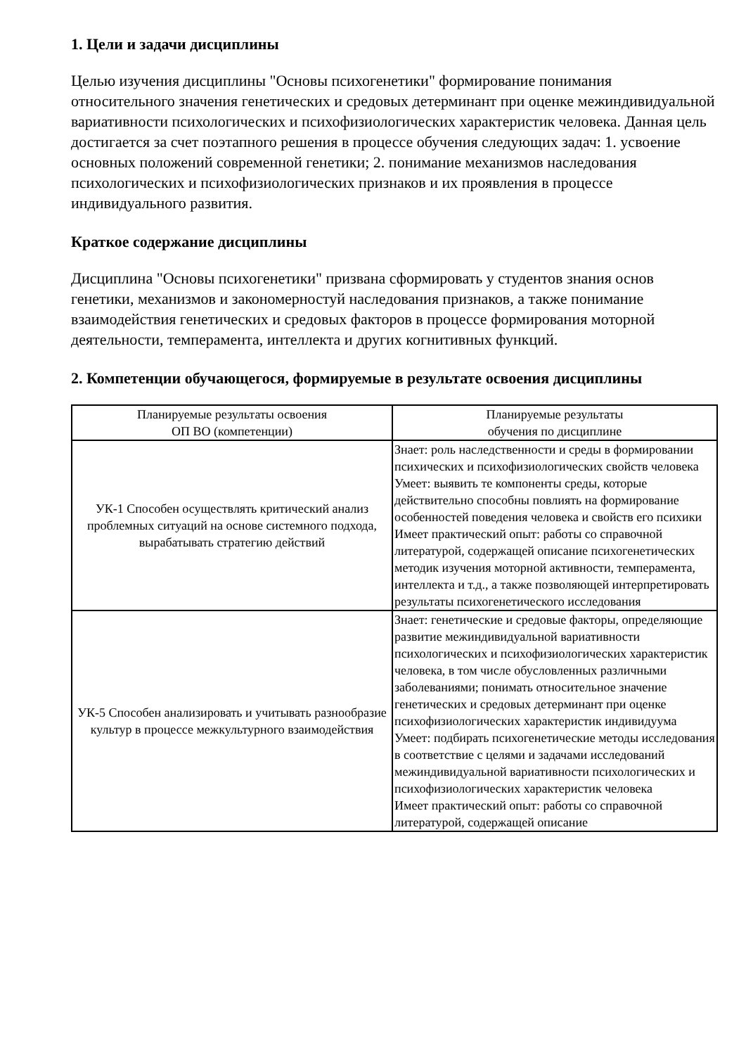1. Цели и задачи дисциплины
Целью изучения дисциплины "Основы психогенетики" формирование понимания относительного значения генетических и средовых детерминант при оценке межиндивидуальной вариативности психологических и психофизиологических характеристик человека. Данная цель достигается за счет поэтапного решения в процессе обучения следующих задач: 1. усвоение основных положений современной генетики; 2. понимание механизмов наследования психологических и психофизиологических признаков и их проявления в процессе индивидуального развития.
Краткое содержание дисциплины
Дисциплина "Основы психогенетики" призвана сформировать у студентов знания основ генетики, механизмов и закономерностуй наследования признаков, а также понимание взаимодействия генетических и средовых факторов в процессе формирования моторной деятельности, темперамента, интеллекта и других когнитивных функций.
2. Компетенции обучающегося, формируемые в результате освоения дисциплины
| Планируемые результаты освоения ОП ВО (компетенции) | Планируемые результаты обучения по дисциплине |
| --- | --- |
| УК-1 Способен осуществлять критический анализ проблемных ситуаций на основе системного подхода, вырабатывать стратегию действий | Знает: роль наследственности и среды в формировании психических и психофизиологических свойств человека Умеет: выявить те компоненты среды, которые действительно способны повлиять на формирование особенностей поведения человека и свойств его психики Имеет практический опыт: работы со справочной литературой, содержащей описание психогенетических методик изучения моторной активности, темперамента, интеллекта и т.д., а также позволяющей интерпретировать результаты психогенетического исследования |
| УК-5 Способен анализировать и учитывать разнообразие культур в процессе межкультурного взаимодействия | Знает: генетические и средовые факторы, определяющие развитие межиндивидуальной вариативности психологических и психофизиологических характеристик человека, в том числе обусловленных различными заболеваниями; понимать относительное значение генетических и средовых детерминант при оценке психофизиологических характеристик индивидуума Умеет: подбирать психогенетические методы исследования в соответствие с целями и задачами исследований межиндивидуальной вариативности психологических и психофизиологических характеристик человека Имеет практический опыт: работы со справочной литературой, содержащей описание |